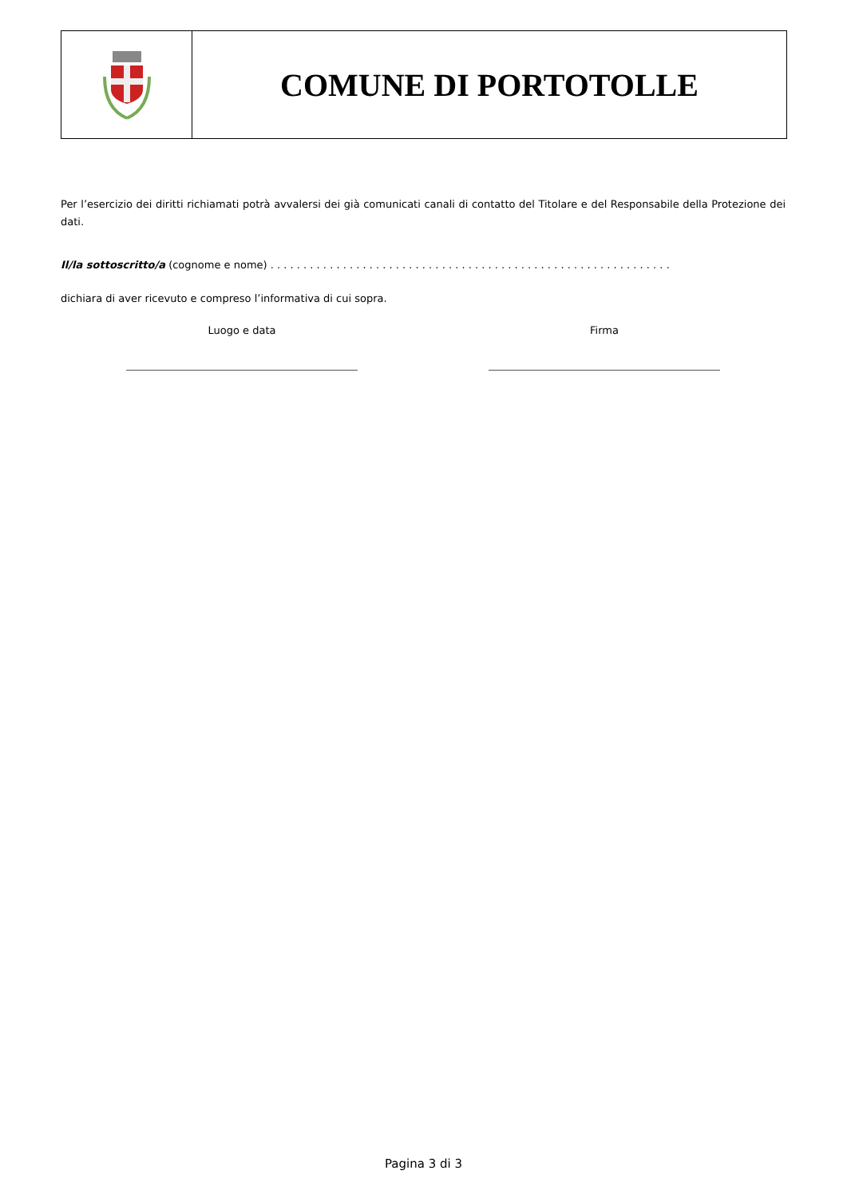COMUNE DI PORTOTOLLE
Per l’esercizio dei diritti richiamati potrà avvalersi dei già comunicati canali di contatto del Titolare e del Responsabile della Protezione dei dati.
Il/la sottoscritto/a (cognome e nome) . . . . . . . . . . . . . . . . . . . . . . . . . . . . . . . . . . . . . . . . . . . . . . . . . . . . . . . . . . . . .
dichiara di aver ricevuto e compreso l’informativa di cui sopra.
Luogo e data Firma
Pagina 3 di 3